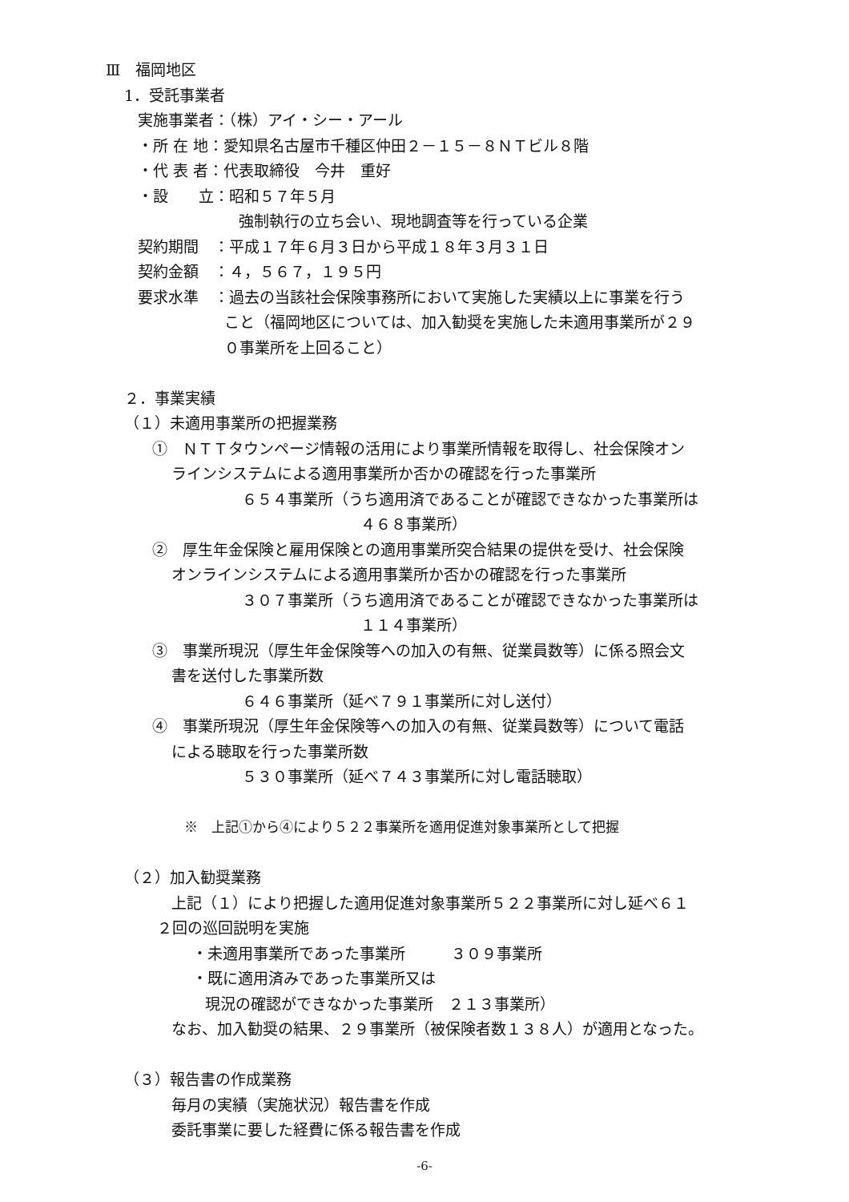Ⅲ　福岡地区
1．受託事業者
実施事業者：（株）アイ・シー・アール
・所 在 地：愛知県名古屋市千種区仲田２－１５－８ＮＴビル８階
・代 表 者：代表取締役　今井　重好
・設　　立：昭和５７年５月
強制執行の立ち会い、現地調査等を行っている企業
契約期間　：平成１７年６月３日から平成１８年３月３１日
契約金額　：４，５６７，１９５円
要求水準　：過去の当該社会保険事務所において実施した実績以上に事業を行う
こと（福岡地区については、加入勧奨を実施した未適用事業所が２９
０事業所を上回ること）
２．事業実績
（１）未適用事業所の把握業務
①　ＮＴＴタウンページ情報の活用により事業所情報を取得し、社会保険オン
ラインシステムによる適用事業所か否かの確認を行った事業所
６５４事業所（うち適用済であることが確認できなかった事業所は
４６８事業所）
②　厚生年金保険と雇用保険との適用事業所突合結果の提供を受け、社会保険
オンラインシステムによる適用事業所か否かの確認を行った事業所
３０７事業所（うち適用済であることが確認できなかった事業所は
１１４事業所）
③　事業所現況（厚生年金保険等への加入の有無、従業員数等）に係る照会文
書を送付した事業所数
６４６事業所（延べ７９１事業所に対し送付）
④　事業所現況（厚生年金保険等への加入の有無、従業員数等）について電話
による聴取を行った事業所数
５３０事業所（延べ７４３事業所に対し電話聴取）
※　上記①から④により５２２事業所を適用促進対象事業所として把握
（２）加入勧奨業務
上記（１）により把握した適用促進対象事業所５２２事業所に対し延べ６１
２回の巡回説明を実施
・未適用事業所であった事業所　　　３０９事業所
・既に適用済みであった事業所又は
現況の確認ができなかった事業所　２１３事業所）
なお、加入勧奨の結果、２９事業所（被保険者数１３８人）が適用となった。
（３）報告書の作成業務
毎月の実績（実施状況）報告書を作成
委託事業に要した経費に係る報告書を作成
-6-